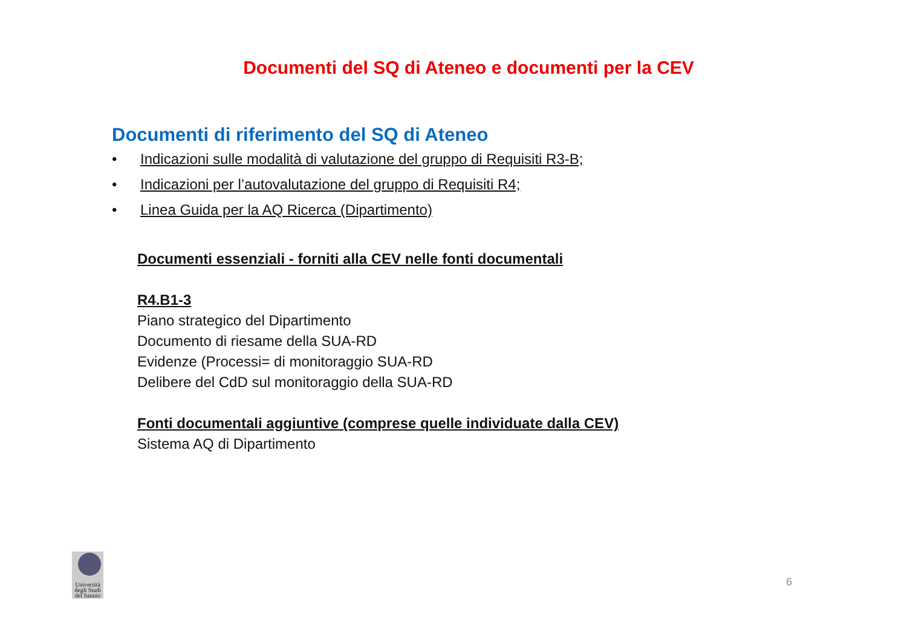Documenti del SQ di Ateneo e documenti per la CEV
Documenti di riferimento del SQ di Ateneo
• Indicazioni sulle modalità di valutazione del gruppo di Requisiti R3-B;
• Indicazioni per l’autovalutazione del gruppo di Requisiti R4;
• Linea Guida per la AQ Ricerca (Dipartimento)
Documenti essenziali - forniti alla CEV nelle fonti documentali
R4.B1-3
Piano strategico del Dipartimento
Documento di riesame della SUA-RD
Evidenze (Processi= di monitoraggio SUA-RD
Delibere del CdD sul monitoraggio della SUA-RD
Fonti documentali aggiuntive (comprese quelle individuate dalla CEV)
Sistema AQ di Dipartimento
Università degli Studi del Sannio
6